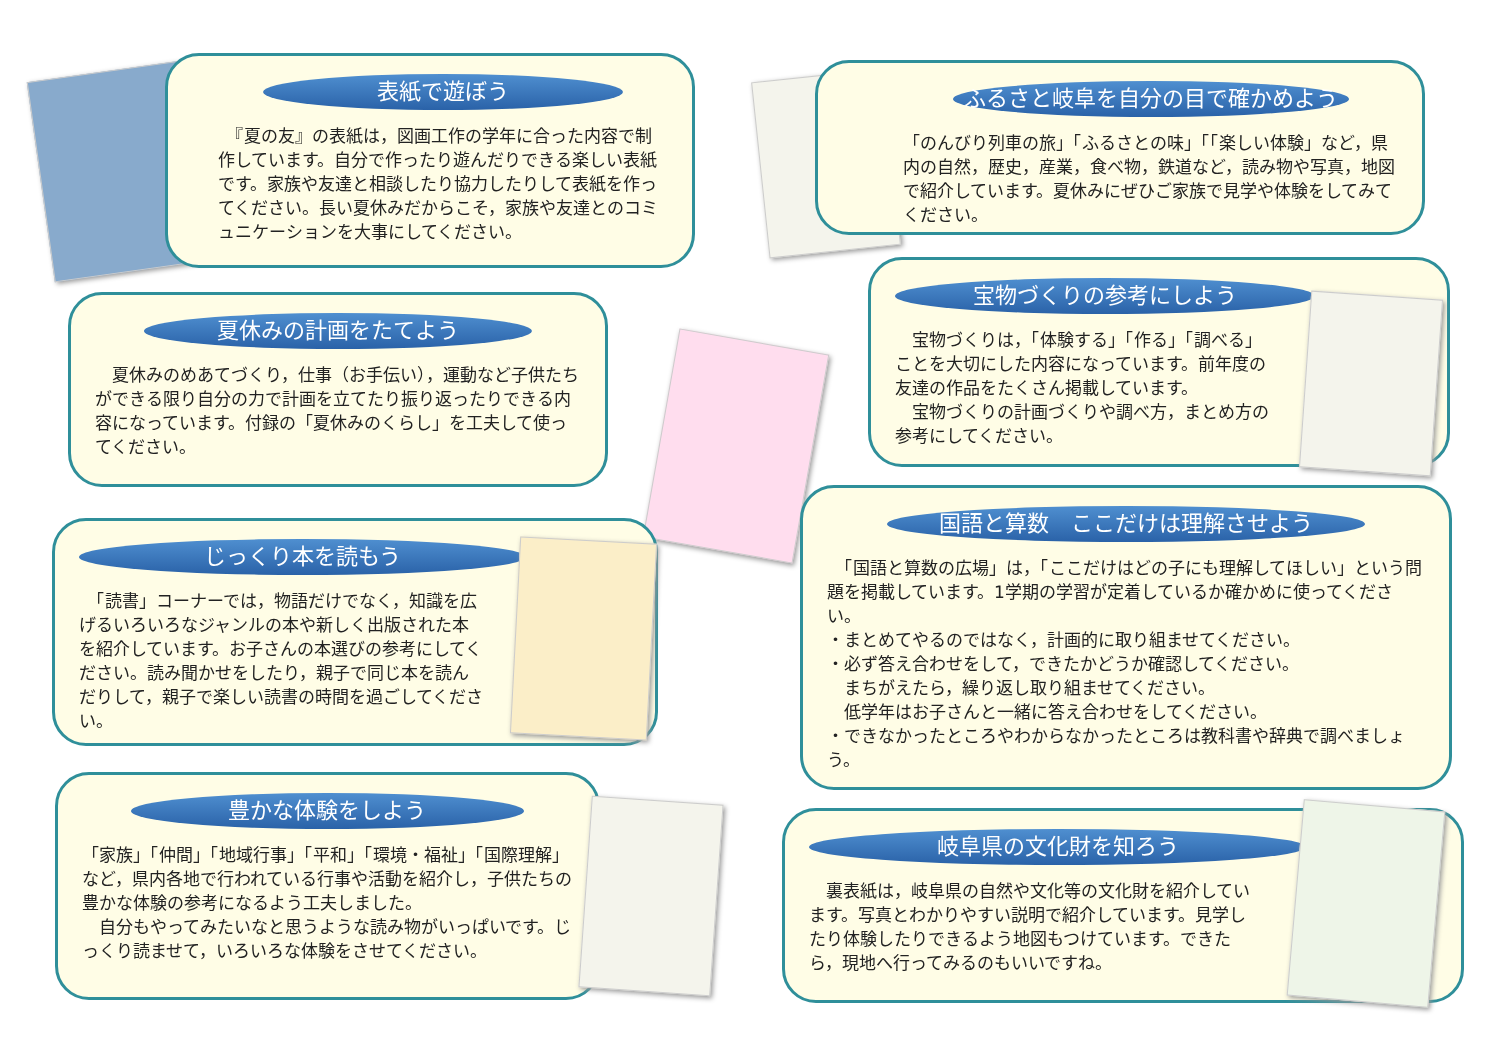表紙で遊ぼう
　『夏の友』の表紙は，図画工作の学年に合った内容で制作しています。自分で作ったり遊んだりできる楽しい表紙です。家族や友達と相談したり協力したりして表紙を作ってください。長い夏休みだからこそ，家族や友達とのコミュニケーションを大事にしてください。
ふるさと岐阜を自分の目で確かめよう
「のんびり列車の旅」「ふるさとの味」「「楽しい体験」など，県内の自然，歴史，産業，食べ物，鉄道など，読み物や写真，地図で紹介しています。夏休みにぜひご家族で見学や体験をしてみてください。
夏休みの計画をたてよう
　夏休みのめあてづくり，仕事（お手伝い），運動など子供たちができる限り自分の力で計画を立てたり振り返ったりできる内容になっています。付録の「夏休みのくらし」を工夫して使ってください。
宝物づくりの参考にしよう
　宝物づくりは，「体験する」「作る」「調べる」ことを大切にした内容になっています。前年度の友達の作品をたくさん掲載しています。
　宝物づくりの計画づくりや調べ方，まとめ方の参考にしてください。
じっくり本を読もう
　「読書」コーナーでは，物語だけでなく，知識を広げるいろいろなジャンルの本や新しく出版された本を紹介しています。お子さんの本選びの参考にしてください。読み聞かせをしたり，親子で同じ本を読んだりして，親子で楽しい読書の時間を過ごしてください。
国語と算数　ここだけは理解させよう
　「国語と算数の広場」は，「ここだけはどの子にも理解してほしい」という問題を掲載しています。1学期の学習が定着しているか確かめに使ってください。
・まとめてやるのではなく，計画的に取り組ませてください。
・必ず答え合わせをして，できたかどうか確認してください。
　まちがえたら，繰り返し取り組ませてください。
　低学年はお子さんと一緒に答え合わせをしてください。
・できなかったところやわからなかったところは教科書や辞典で調べましょう。
豊かな体験をしよう
「家族」「仲間」「地域行事」「平和」「環境・福祉」「国際理解」など，県内各地で行われている行事や活動を紹介し，子供たちの豊かな体験の参考になるよう工夫しました。
　自分もやってみたいなと思うような読み物がいっぱいです。じっくり読ませて，いろいろな体験をさせてください。
岐阜県の文化財を知ろう
　裏表紙は，岐阜県の自然や文化等の文化財を紹介しています。写真とわかりやすい説明で紹介しています。見学したり体験したりできるよう地図もつけています。できたら，現地へ行ってみるのもいいですね。